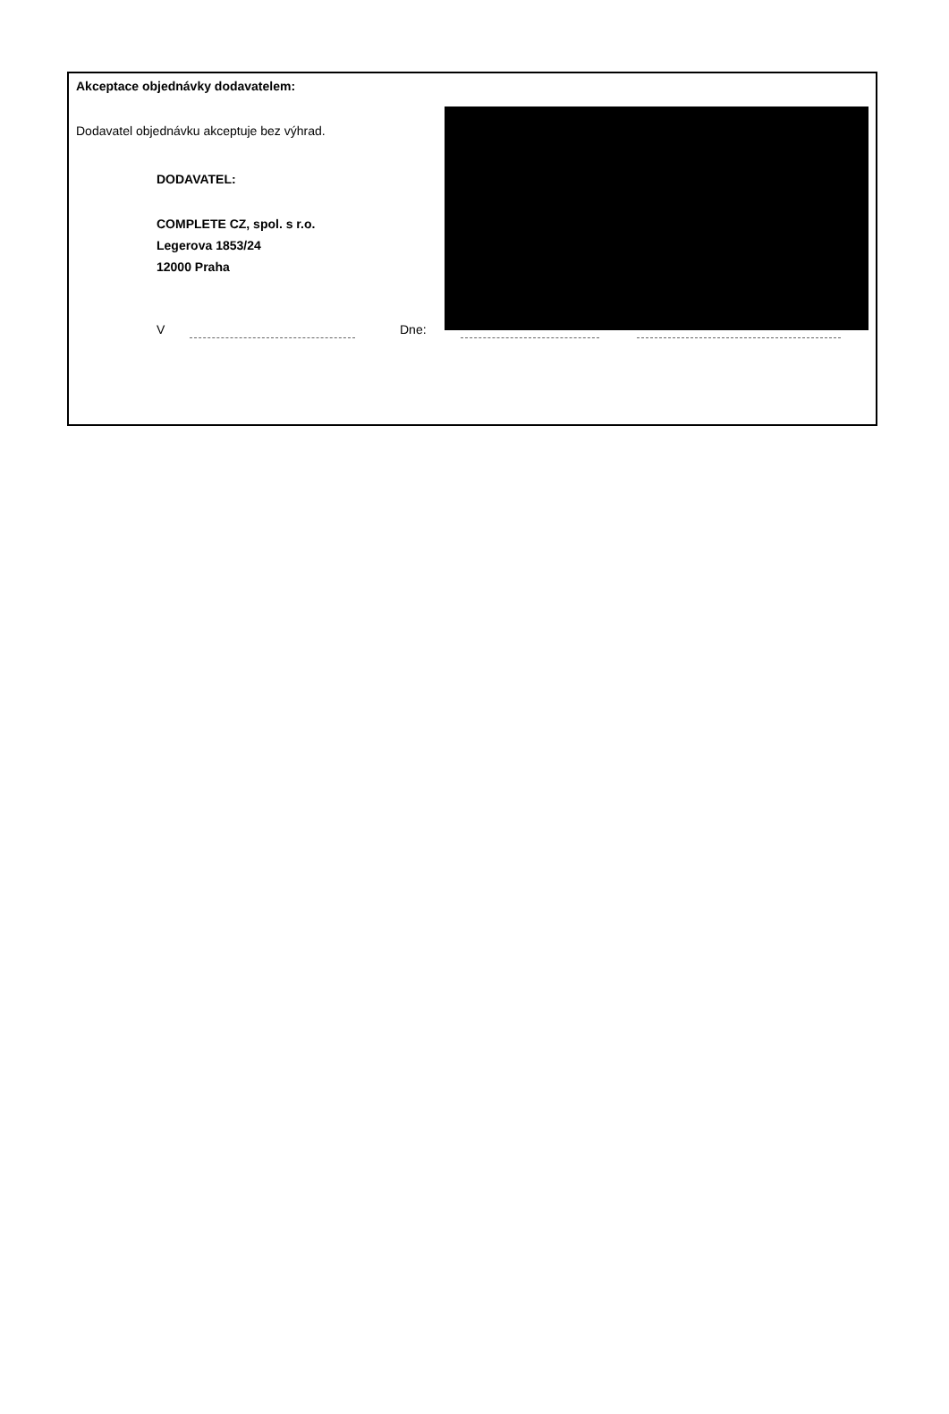Akceptace objednávky dodavatelem:
Dodavatel objednávku akceptuje bez výhrad.
DODAVATEL:
COMPLETE CZ, spol. s r.o.
Legerova 1853/24
12000 Praha
V Dne: